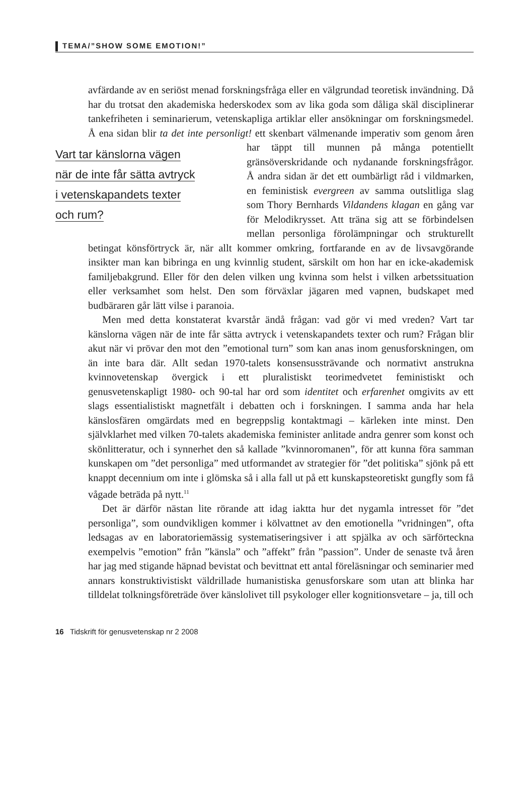TEMA/”SHOW SOME EMOTION!”
avfärdande av en seriöst menad forskningsfråga eller en välgrundad teoretisk invändning. Då har du trotsat den akademiska hederskodex som av lika goda som dåliga skäl disciplinerar tankefriheten i seminarierum, vetenskapliga artiklar eller ansökningar om forskningsmedel. Å ena sidan blir ta det inte personligt! ett skenbart välmenande imperativ som genom åren har täppt till munnen på Vart tar känslorna vägen
när de inte får sätta avtryck
i vetenskapandets texter
och rum? många potentiellt gränsöverskridande och nydanande forskningsfrågor. Å andra sidan är det ett oumbärligt råd i vildmarken, en feministisk evergreen av samma outslitliga slag som Thory Bernhards Vildandens klagan en gång var för Melodikrysset. Att träna sig att se förbindelsen mellan personliga förolämpningar och strukturellt betingat könsförtryck är, när allt kommer omkring, fortfarande en av de livsavgörande insikter man kan bibringa en ung kvinnlig student, särskilt om hon har en icke-akademisk familjebakgrund. Eller för den delen vilken ung kvinna som helst i vilken arbetssituation eller verksamhet som helst. Den som förväxlar jägaren med vapnen, budskapet med budbäraren går lätt vilse i paranoia.
Men med detta konstaterat kvarstår ändå frågan: vad gör vi med vreden? Vart tar känslorna vägen när de inte får sätta avtryck i vetenskapandets texter och rum? Frågan blir akut när vi prövar den mot den ”emotional turn” som kan anas inom genusforskningen, om än inte bara där. Allt sedan 1970-talets konsensussträvande och normativt anstrukna kvinnovetenskap övergick i ett pluralistiskt teorimedvetet feministiskt och genusvetenskapligt 1980- och 90-tal har ord som identitet och erfarenhet omgivits av ett slags essentialistiskt magnetfält i debatten och i forskningen. I samma anda har hela känslosfären omgärdats med en begreppslig kontaktmagi – kärleken inte minst. Den självklarhet med vilken 70-talets akademiska feminister anlitade andra genrer som konst och skönlitteratur, och i synnerhet den så kallade ”kvinnoromanen”, för att kunna föra samman kunskapen om ”det personliga” med utformandet av strategier för ”det politiska” sjönk på ett knappt decennium om inte i glömska så i alla fall ut på ett kunskapsteoretiskt gungfly som få vågade beträda på nytt.<sup>11</sup>
Det är därför nästan lite rörande att idag iaktta hur det nygamla intresset för ”det personliga”, som oundvikligen kommer i kölvattnet av den emotionella ”vridningen”, ofta ledsagas av en laboratoriemässig systematiseringsiver i att spjälka av och särförteckna exempelvis ”emotion” från ”känsla” och ”affekt” från ”passion”. Under de senaste två åren har jag med stigande häpnad bevistat och bevittnat ett antal föreläsningar och seminarier med annars konstruktivistiskt väldrillade humanistiska genusforskare som utan att blinka har tilldelat tolkningsföreträde över känslolivet till psykologer eller kognitionsvetare – ja, till och
16 Tidskrift för genusvetenskap nr 2 2008